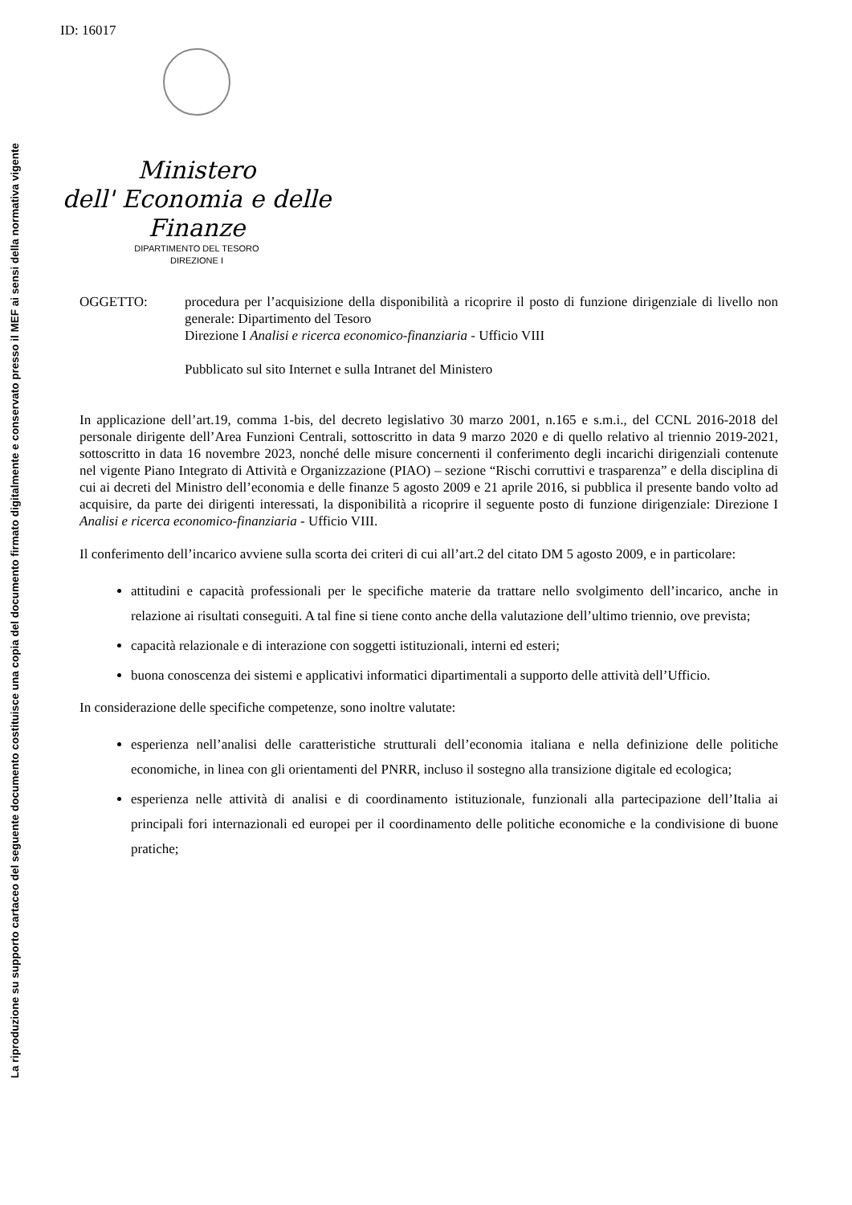La riproduzione su supporto cartaceo del seguente documento costituisce una copia del documento firmato digitalmente e conservato presso il MEF ai sensi della normativa vigente
ID: 16017
Ministero
dell' Economia e delle Finanze
DIPARTIMENTO DEL TESORO
DIREZIONE I
OGGETTO: procedura per l’acquisizione della disponibilità a ricoprire il posto di funzione dirigenziale di livello non generale: Dipartimento del Tesoro
Direzione I Analisi e ricerca economico-finanziaria - Ufficio VIII
Pubblicato sul sito Internet e sulla Intranet del Ministero
In applicazione dell’art.19, comma 1-bis, del decreto legislativo 30 marzo 2001, n.165 e s.m.i., del CCNL 2016-2018 del personale dirigente dell’Area Funzioni Centrali, sottoscritto in data 9 marzo 2020 e di quello relativo al triennio 2019-2021, sottoscritto in data 16 novembre 2023, nonché delle misure concernenti il conferimento degli incarichi dirigenziali contenute nel vigente Piano Integrato di Attività e Organizzazione (PIAO) – sezione “Rischi corruttivi e trasparenza” e della disciplina di cui ai decreti del Ministro dell’economia e delle finanze 5 agosto 2009 e 21 aprile 2016, si pubblica il presente bando volto ad acquisire, da parte dei dirigenti interessati, la disponibilità a ricoprire il seguente posto di funzione dirigenziale: Direzione I Analisi e ricerca economico-finanziaria - Ufficio VIII.
Il conferimento dell’incarico avviene sulla scorta dei criteri di cui all’art.2 del citato DM 5 agosto 2009, e in particolare:
attitudini e capacità professionali per le specifiche materie da trattare nello svolgimento dell’incarico, anche in relazione ai risultati conseguiti. A tal fine si tiene conto anche della valutazione dell’ultimo triennio, ove prevista;
capacità relazionale e di interazione con soggetti istituzionali, interni ed esteri;
buona conoscenza dei sistemi e applicativi informatici dipartimentali a supporto delle attività dell’Ufficio.
In considerazione delle specifiche competenze, sono inoltre valutate:
esperienza nell’analisi delle caratteristiche strutturali dell’economia italiana e nella definizione delle politiche economiche, in linea con gli orientamenti del PNRR, incluso il sostegno alla transizione digitale ed ecologica;
esperienza nelle attività di analisi e di coordinamento istituzionale, funzionali alla partecipazione dell’Italia ai principali fori internazionali ed europei per il coordinamento delle politiche economiche e la condivisione di buone pratiche;